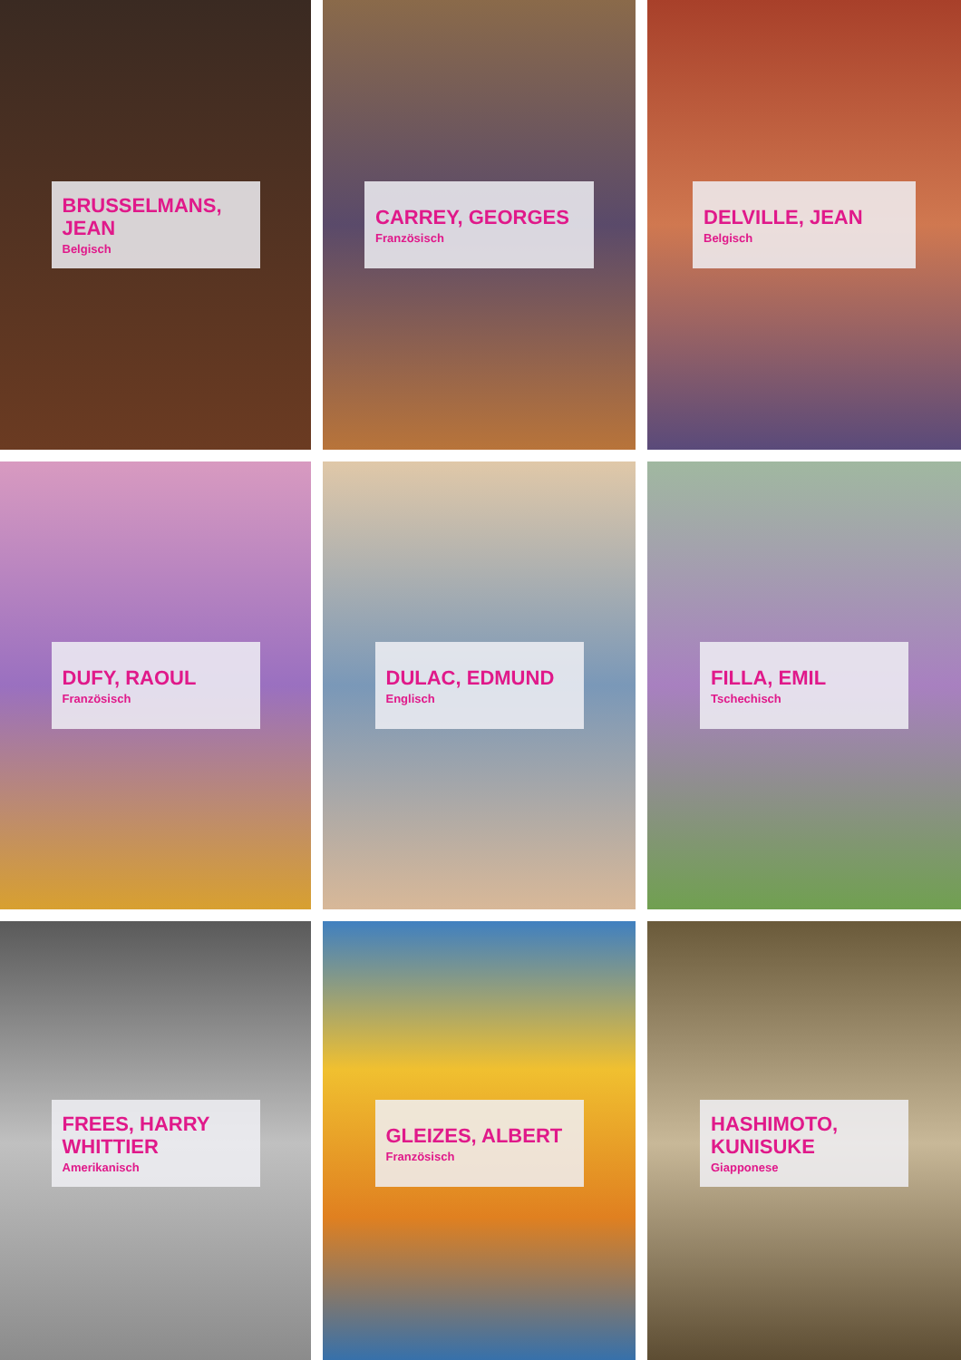BRUSSELMANS, JEAN
Belgisch
CARREY, GEORGES
Französisch
DELVILLE, JEAN
Belgisch
DUFY, RAOUL
Französisch
DULAC, EDMUND
Englisch
FILLA, EMIL
Tschechisch
FREES, HARRY WHITTIER
Amerikanisch
GLEIZES, ALBERT
Französisch
HASHIMOTO, KUNISUKE
Giapponese